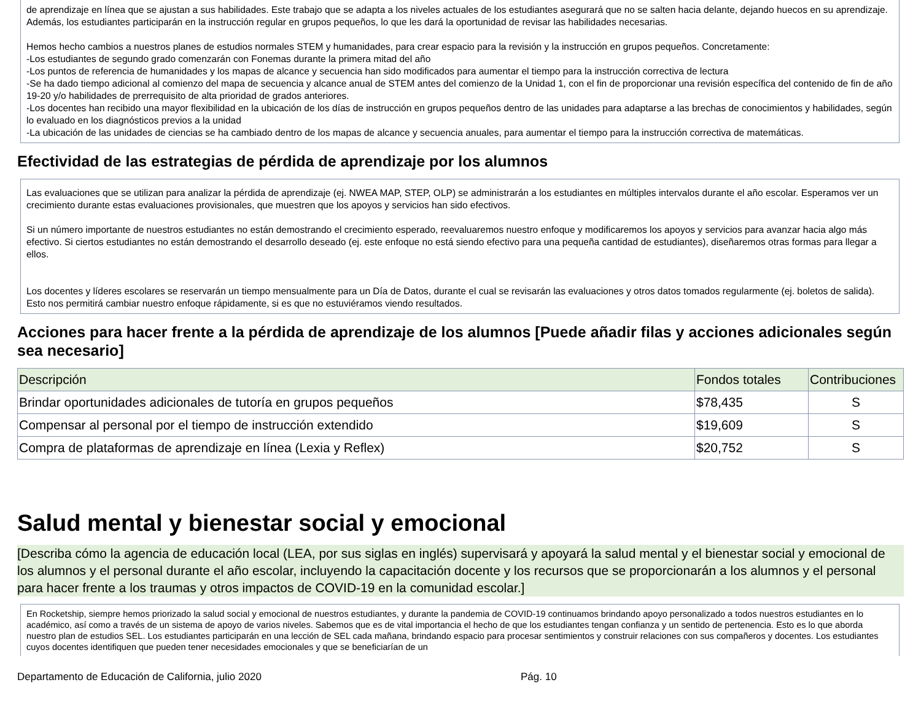de aprendizaje en línea que se ajustan a sus habilidades. Este trabajo que se adapta a los niveles actuales de los estudiantes asegurará que no se salten hacia delante, dejando huecos en su aprendizaje. Además, los estudiantes participarán en la instrucción regular en grupos pequeños, lo que les dará la oportunidad de revisar las habilidades necesarias.
Hemos hecho cambios a nuestros planes de estudios normales STEM y humanidades, para crear espacio para la revisión y la instrucción en grupos pequeños. Concretamente:
-Los estudiantes de segundo grado comenzarán con Fonemas durante la primera mitad del año
-Los puntos de referencia de humanidades y los mapas de alcance y secuencia han sido modificados para aumentar el tiempo para la instrucción correctiva de lectura
-Se ha dado tiempo adicional al comienzo del mapa de secuencia y alcance anual de STEM antes del comienzo de la Unidad 1, con el fin de proporcionar una revisión específica del contenido de fin de año 19-20 y/o habilidades de prerrequisito de alta prioridad de grados anteriores.
-Los docentes han recibido una mayor flexibilidad en la ubicación de los días de instrucción en grupos pequeños dentro de las unidades para adaptarse a las brechas de conocimientos y habilidades, según lo evaluado en los diagnósticos previos a la unidad
-La ubicación de las unidades de ciencias se ha cambiado dentro de los mapas de alcance y secuencia anuales, para aumentar el tiempo para la instrucción correctiva de matemáticas.
Efectividad de las estrategias de pérdida de aprendizaje por los alumnos
Las evaluaciones que se utilizan para analizar la pérdida de aprendizaje (ej. NWEA MAP, STEP, OLP) se administrarán a los estudiantes en múltiples intervalos durante el año escolar. Esperamos ver un crecimiento durante estas evaluaciones provisionales, que muestren que los apoyos y servicios han sido efectivos.
Si un número importante de nuestros estudiantes no están demostrando el crecimiento esperado, reevaluaremos nuestro enfoque y modificaremos los apoyos y servicios para avanzar hacia algo más efectivo. Si ciertos estudiantes no están demostrando el desarrollo deseado (ej. este enfoque no está siendo efectivo para una pequeña cantidad de estudiantes), diseñaremos otras formas para llegar a ellos.
Los docentes y líderes escolares se reservarán un tiempo mensualmente para un Día de Datos, durante el cual se revisarán las evaluaciones y otros datos tomados regularmente (ej. boletos de salida). Esto nos permitirá cambiar nuestro enfoque rápidamente, si es que no estuviéramos viendo resultados.
Acciones para hacer frente a la pérdida de aprendizaje de los alumnos [Puede añadir filas y acciones adicionales según sea necesario]
| Descripción | Fondos totales | Contribuciones |
| --- | --- | --- |
| Brindar oportunidades adicionales de tutoría en grupos pequeños | $78,435 | S |
| Compensar al personal por el tiempo de instrucción extendido | $19,609 | S |
| Compra de plataformas de aprendizaje en línea (Lexia y Reflex) | $20,752 | S |
Salud mental y bienestar social y emocional
[Describa cómo la agencia de educación local (LEA, por sus siglas en inglés) supervisará y apoyará la salud mental y el bienestar social y emocional de los alumnos y el personal durante el año escolar, incluyendo la capacitación docente y los recursos que se proporcionarán a los alumnos y el personal para hacer frente a los traumas y otros impactos de COVID-19 en la comunidad escolar.]
En Rocketship, siempre hemos priorizado la salud social y emocional de nuestros estudiantes, y durante la pandemia de COVID-19 continuamos brindando apoyo personalizado a todos nuestros estudiantes en lo académico, así como a través de un sistema de apoyo de varios niveles. Sabemos que es de vital importancia el hecho de que los estudiantes tengan confianza y un sentido de pertenencia. Esto es lo que aborda nuestro plan de estudios SEL. Los estudiantes participarán en una lección de SEL cada mañana, brindando espacio para procesar sentimientos y construir relaciones con sus compañeros y docentes. Los estudiantes cuyos docentes identifiquen que pueden tener necesidades emocionales y que se beneficiarían de un
Departamento de Educación de California, julio 2020 Pág. 10